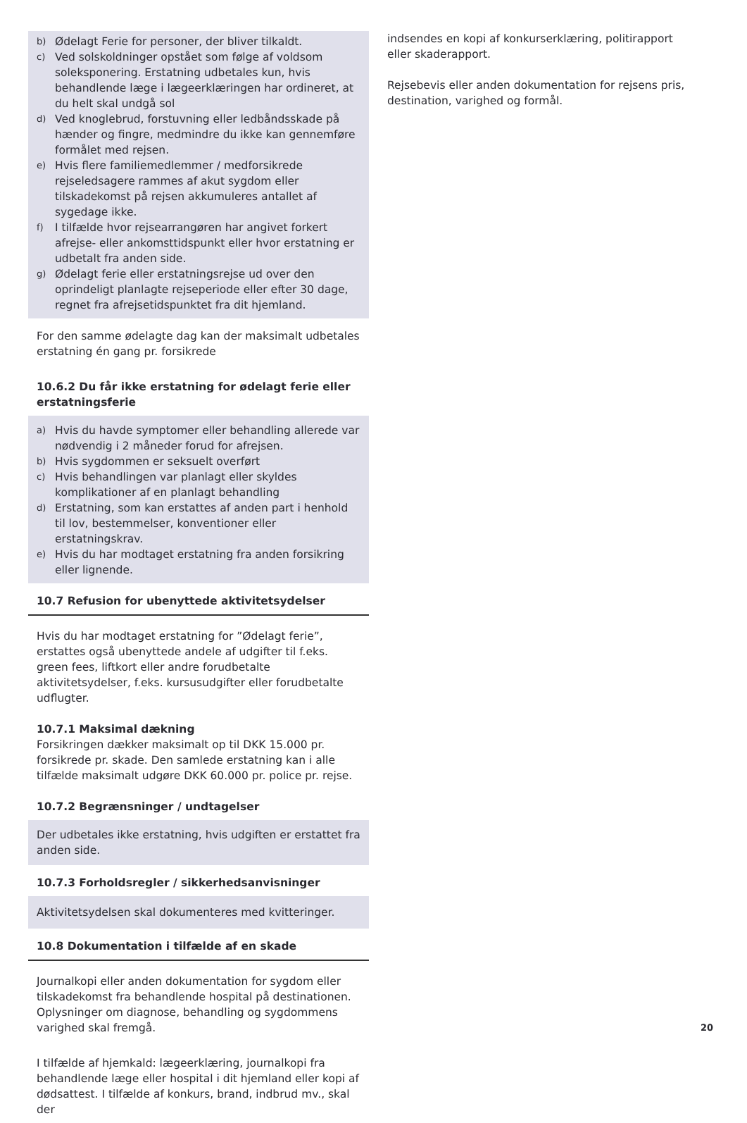b) Ødelagt Ferie for personer, der bliver tilkaldt.
c) Ved solskoldninger opstået som følge af voldsom soleksponering. Erstatning udbetales kun, hvis behandlende læge i lægeerklæringen har ordineret, at du helt skal undgå sol
d) Ved knoglebrud, forstuvning eller ledbåndsskade på hænder og fingre, medmindre du ikke kan gennemføre formålet med rejsen.
e) Hvis flere familiemedlemmer / medforsikrede rejseledsagere rammes af akut sygdom eller tilskadekomst på rejsen akkumuleres antallet af sygedage ikke.
f) I tilfælde hvor rejsearrangøren har angivet forkert afrejse- eller ankomsttidspunkt eller hvor erstatning er udbetalt fra anden side.
g) Ødelagt ferie eller erstatningsrejse ud over den oprindeligt planlagte rejseperiode eller efter 30 dage, regnet fra afrejsetidspunktet fra dit hjemland.
For den samme ødelagte dag kan der maksimalt udbetales erstatning én gang pr. forsikrede
10.6.2 Du får ikke erstatning for ødelagt ferie eller erstatningsferie
a) Hvis du havde symptomer eller behandling allerede var nødvendig i 2 måneder forud for afrejsen.
b) Hvis sygdommen er seksuelt overført
c) Hvis behandlingen var planlagt eller skyldes komplikationer af en planlagt behandling
d) Erstatning, som kan erstattes af anden part i henhold til lov, bestemmelser, konventioner eller erstatningskrav.
e) Hvis du har modtaget erstatning fra anden forsikring eller lignende.
10.7 Refusion for ubenyttede aktivitetsydelser
Hvis du har modtaget erstatning for ”Ødelagt ferie”, erstattes også ubenyttede andele af udgifter til f.eks. green fees, liftkort eller andre forudbetalte aktivitetsydelser, f.eks. kursusudgifter eller forudbetalte udflugter.
10.7.1 Maksimal dækning
Forsikringen dækker maksimalt op til DKK 15.000 pr. forsikrede pr. skade. Den samlede erstatning kan i alle tilfælde maksimalt udgøre DKK 60.000 pr. police pr. rejse.
10.7.2 Begrænsninger / undtagelser
Der udbetales ikke erstatning, hvis udgiften er erstattet fra anden side.
10.7.3 Forholdsregler / sikkerhedsanvisninger
Aktivitetsydelsen skal dokumenteres med kvitteringer.
10.8 Dokumentation i tilfælde af en skade
Journalkopi eller anden dokumentation for sygdom eller tilskadekomst fra behandlende hospital på destinationen. Oplysninger om diagnose, behandling og sygdommens varighed skal fremgå.
I tilfælde af hjemkald: lægeerklæring, journalkopi fra behandlende læge eller hospital i dit hjemland eller kopi af dødsattest. I tilfælde af konkurs, brand, indbrud mv., skal der
indsendes en kopi af konkurserklæring, politirapport eller skaderapport.
Rejsebevis eller anden dokumentation for rejsens pris, destination, varighed og formål.
20